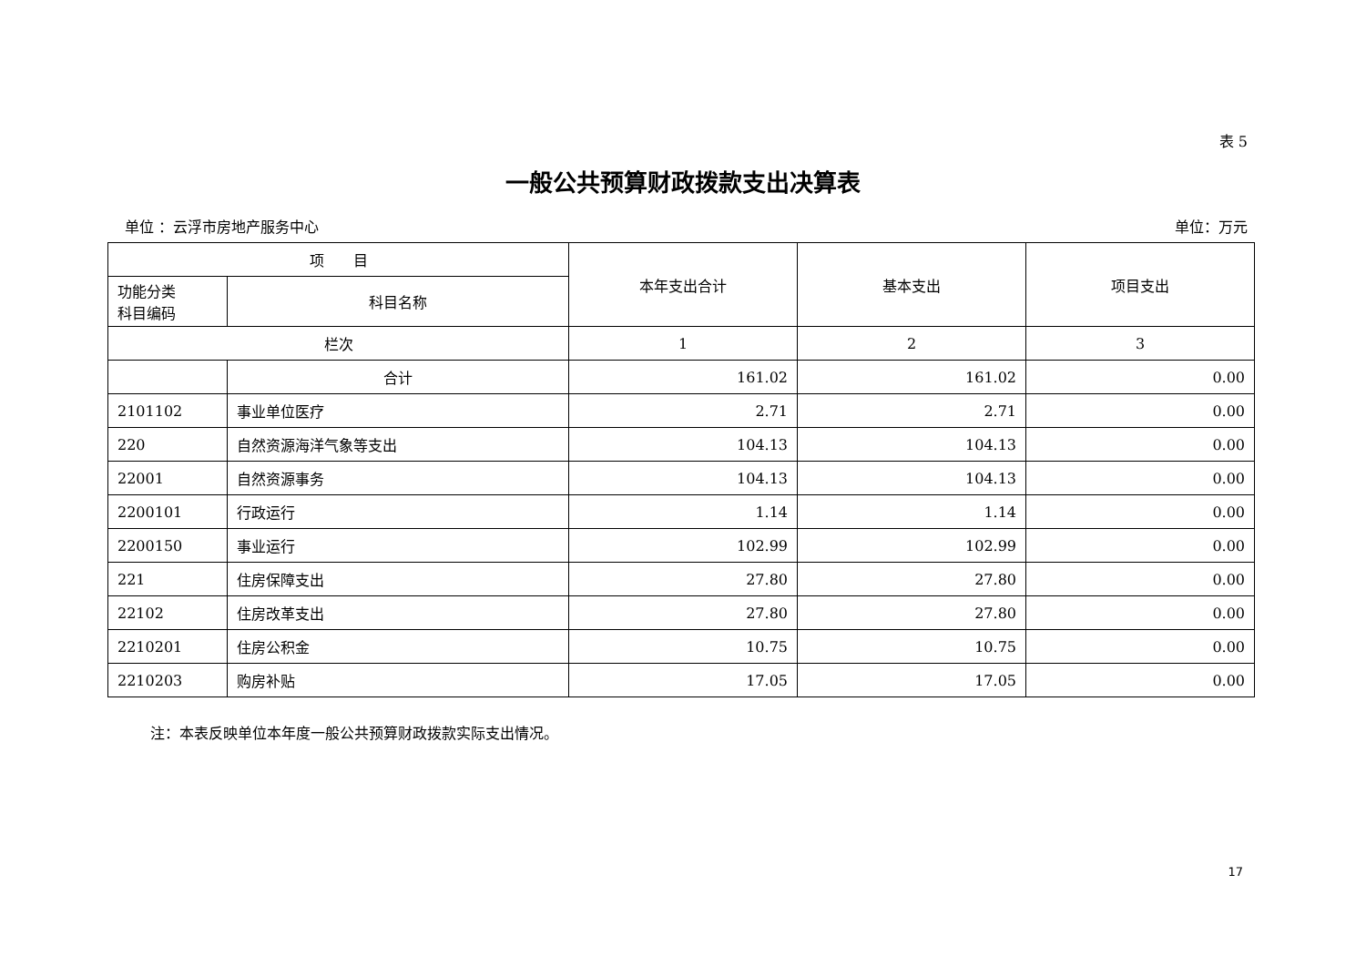表 5
一般公共预算财政拨款支出决算表
单位 ：云浮市房地产服务中心 单位：万元
| 项 目 | | 本年支出合计 | 基本支出 | 项目支出 |
| --- | --- | --- | --- | --- |
| 功能分类 科目编码 | 科目名称 | | | |
| 栏次 | | 1 | 2 | 3 |
| | 合计 | 161.02 | 161.02 | 0.00 |
| 2101102 | 事业单位医疗 | 2.71 | 2.71 | 0.00 |
| 220 | 自然资源海洋气象等支出 | 104.13 | 104.13 | 0.00 |
| 22001 | 自然资源事务 | 104.13 | 104.13 | 0.00 |
| 2200101 | 行政运行 | 1.14 | 1.14 | 0.00 |
| 2200150 | 事业运行 | 102.99 | 102.99 | 0.00 |
| 221 | 住房保障支出 | 27.80 | 27.80 | 0.00 |
| 22102 | 住房改革支出 | 27.80 | 27.80 | 0.00 |
| 2210201 | 住房公积金 | 10.75 | 10.75 | 0.00 |
| 2210203 | 购房补贴 | 17.05 | 17.05 | 0.00 |
注：本表反映单位本年度一般公共预算财政拨款实际支出情况。
17